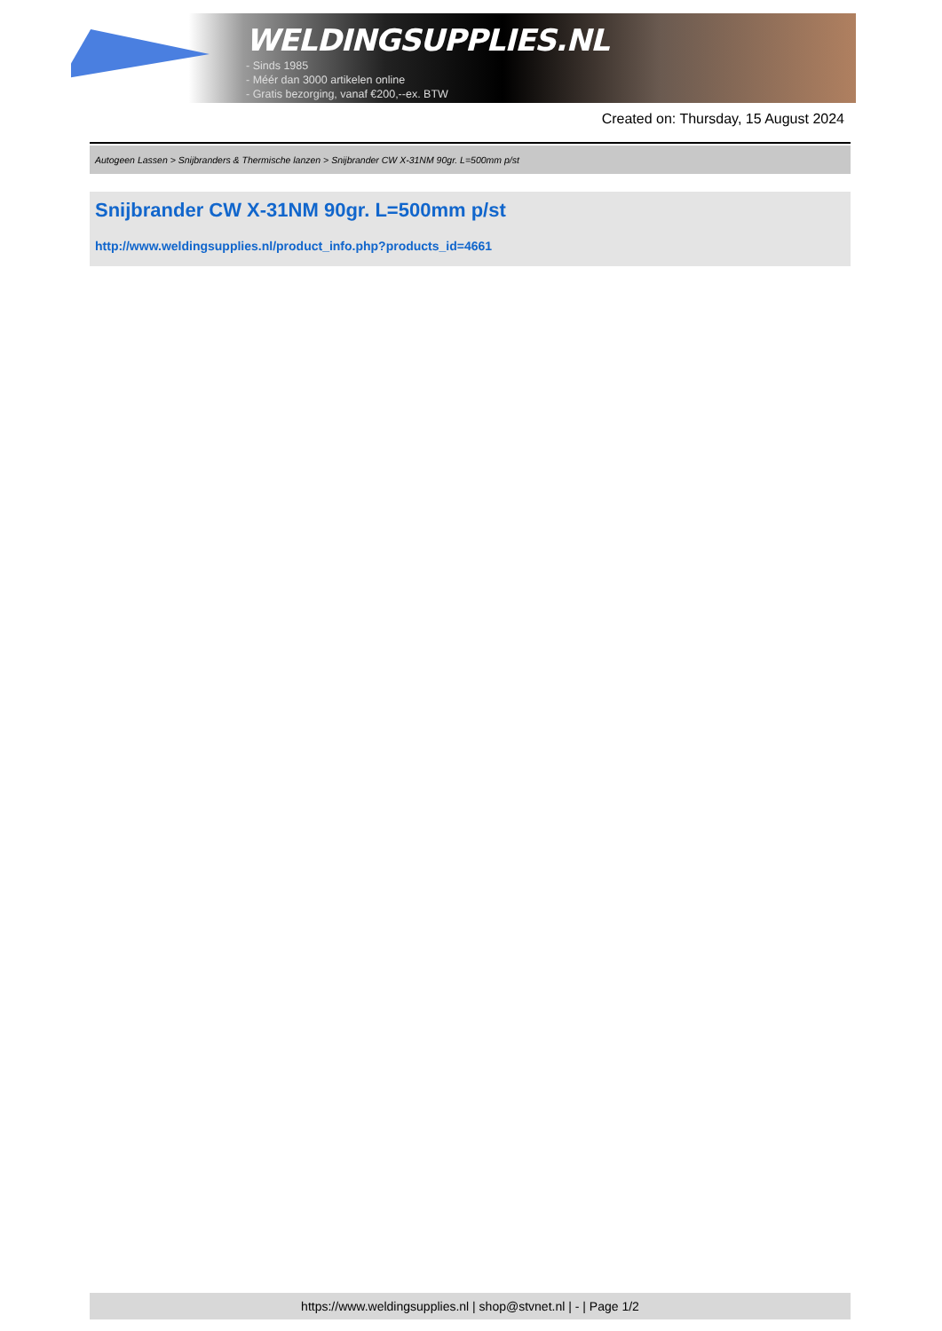WELDINGSUPPLIES.NL
- Sinds 1985
- Méér dan 3000 artikelen online
- Gratis bezorging, vanaf €200,--ex. BTW
Created on: Thursday, 15 August 2024
Autogeen Lassen > Snijbranders & Thermische lanzen > Snijbrander CW X-31NM 90gr. L=500mm p/st
Snijbrander CW X-31NM 90gr. L=500mm p/st
http://www.weldingsupplies.nl/product_info.php?products_id=4661
https://www.weldingsupplies.nl | shop@stvnet.nl | - | Page 1/2